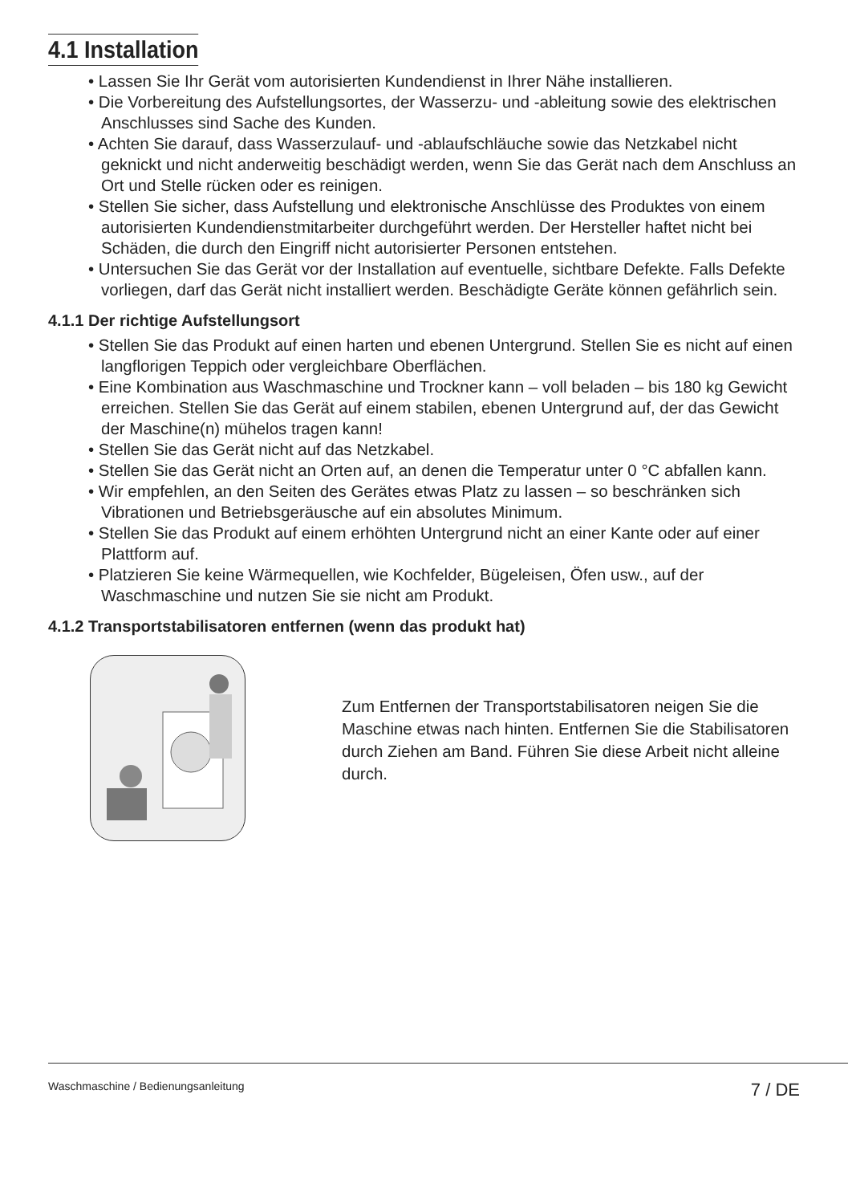4.1 Installation
• Lassen Sie Ihr Gerät vom autorisierten Kundendienst in Ihrer Nähe installieren.
• Die Vorbereitung des Aufstellungsortes, der Wasserzu- und -ableitung sowie des elektrischen Anschlusses sind Sache des Kunden.
• Achten Sie darauf, dass Wasserzulauf- und -ablaufschläuche sowie das Netzkabel nicht geknickt und nicht anderweitig beschädigt werden, wenn Sie das Gerät nach dem Anschluss an Ort und Stelle rücken oder es reinigen.
• Stellen Sie sicher, dass Aufstellung und elektronische Anschlüsse des Produktes von einem autorisierten Kundendienstmitarbeiter durchgeführt werden. Der Hersteller haftet nicht bei Schäden, die durch den Eingriff nicht autorisierter Personen entstehen.
• Untersuchen Sie das Gerät vor der Installation auf eventuelle, sichtbare Defekte. Falls Defekte vorliegen, darf das Gerät nicht installiert werden. Beschädigte Geräte können gefährlich sein.
4.1.1 Der richtige Aufstellungsort
• Stellen Sie das Produkt auf einen harten und ebenen Untergrund. Stellen Sie es nicht auf einen langflorigen Teppich oder vergleichbare Oberflächen.
• Eine Kombination aus Waschmaschine und Trockner kann – voll beladen – bis 180 kg Gewicht erreichen. Stellen Sie das Gerät auf einem stabilen, ebenen Untergrund auf, der das Gewicht der Maschine(n) mühelos tragen kann!
• Stellen Sie das Gerät nicht auf das Netzkabel.
• Stellen Sie das Gerät nicht an Orten auf, an denen die Temperatur unter 0 °C abfallen kann.
• Wir empfehlen, an den Seiten des Gerätes etwas Platz zu lassen – so beschränken sich Vibrationen und Betriebsgeräusche auf ein absolutes Minimum.
• Stellen Sie das Produkt auf einem erhöhten Untergrund nicht an einer Kante oder auf einer Plattform auf.
• Platzieren Sie keine Wärmequellen, wie Kochfelder, Bügeleisen, Öfen usw., auf der Waschmaschine und nutzen Sie sie nicht am Produkt.
4.1.2 Transportstabilisatoren entfernen (wenn das produkt hat)
Zum Entfernen der Transportstabilisatoren neigen Sie die Maschine etwas nach hinten. Entfernen Sie die Stabilisatoren durch Ziehen am Band. Führen Sie diese Arbeit nicht alleine durch.
Waschmaschine / Bedienungsanleitung 7 / DE